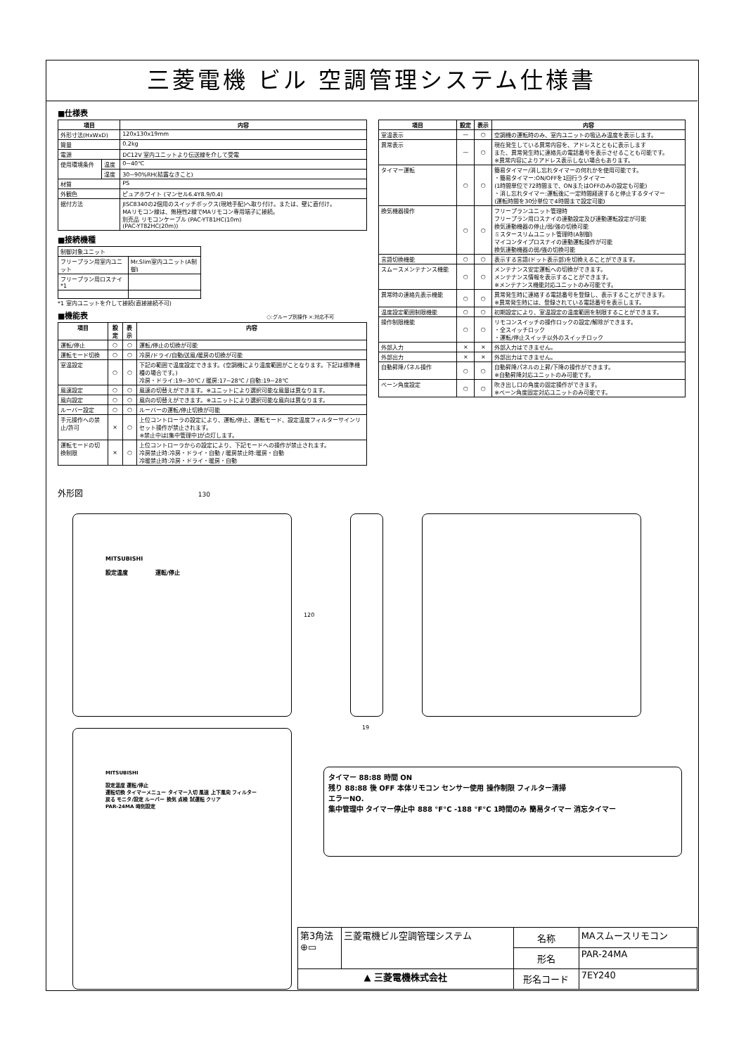三菱電機 ビル 空調管理システム仕様書
■仕様表
| 項目 | | 内容 |
| --- | --- | --- |
| 外形寸法(HxWxD) | | 120x130x19mm |
| 質量 | | 0.2kg |
| 電源 | | DC12V 室内ユニットより伝送線を介して受電 |
| 使用環境条件 | 温度 | 0~40℃ |
| | 湿度 | 30~90%RH(結露なきこと) |
| 材質 | | PS |
| 外観色 | | ピュアホワイト (マンセル6.4Y8.9/0.4) |
| 据付方法 | | JISC8340の2個用のスイッチボックス(現地手配)へ取り付け。または、壁に直付け。 MAリモコン線は、無極性2線でMAリモコン専用端子に接続。 別売品 リモコンケーブル (PAC-YT81HC(10m) (PAC-YT82HC(20m)) |
■接続機種
| 制御対象ユニット | |
| フリープラン用室内ユニット | Mr.Slim室内ユニット(A制御) |
| フリープラン用ロスナイ *1 | |
*1 室内ユニットを介して接続(直接接続不可)
■機能表 ○:グループ別操作 ×:対応不可
| 項目 | 設定 | 表示 | 内容 |
| --- | --- | --- | --- |
| 運転/停止 | ○ | ○ | 運転/停止の切換が可能 |
| 運転モード切換 | ○ | ○ | 冷房/ドライ/自動/送風/暖房の切換が可能 |
| 室温設定 | ○ | ○ | 下記の範囲で温度設定できます。(空調機により温度範囲がことなります。下記は標準機種の場合です。) 冷房・ドライ:19~30℃ / 暖房:17~28℃ / 自動:19~28℃ |
| 風速設定 | ○ | ○ | 風速の切替えができます。※ユニットにより選択可能な風量は異なります。 |
| 風向設定 | ○ | ○ | 風向の切替えができます。※ユニットにより選択可能な風向は異なります。 |
| ルーバー設定 | ○ | ○ | ルーバーの運転/停止切換が可能 |
| 手元操作への禁止/許可 | × | ○ | 上位コントローラの設定により、運転/停止、運転モード、設定温度フィルターサインリセット操作が禁止されます。 ※禁止中は[集中管理中]が点灯します。 |
| 運転モードの切換制限 | × | ○ | 上位コントローラからの設定により、下記モードへの操作が禁止されます。 冷房禁止時:冷房・ドライ・自動 / 暖房禁止時:暖房・自動 冷暖禁止時:冷房・ドライ・暖房・自動 |
| 項目 | 設定 | 表示 | 内容 |
| --- | --- | --- | --- |
| 室温表示 | — | ○ | 空調機の運転時のみ、室内ユニットの吸込み温度を表示します。 |
| 異常表示 | — | ○ | 現在発生している異常内容を、アドレスとともに表示します また、異常発生時に連絡先の電話番号を表示させることも可能です。 ※異常内容によりアドレス表示しない場合もあります。 |
| タイマー運転 | ○ | ○ | 簡易タイマー/消し忘れタイマーの何れかを使用可能です。 ・簡易タイマー:ON/OFFを1回行うタイマー (1時間単位で72時間まで、ONまたはOFFのみの設定も可能) ・消し忘れタイマー:運転後に一定時間経過すると停止するタイマー (運転時間を30分単位で4時間まで設定可能) |
| 換気機器操作 | ○ | ○ | フリープランユニット管理時 フリープラン用ロスナイの連動設定及び連動運転設定が可能 換気連動機器の停止/弱/強の切換可能 ミスタースリムユニット管理時(A制御) マイコンタイプロスナイの連動運転操作が可能 換気連動機器の弱/強の切換可能 |
| 言語切換機能 | ○ | ○ | 表示する言語(ドット表示部)を切換えることができます。 |
| スムースメンテナンス機能 | ○ | ○ | メンテナンス安定運転への切換ができます。 メンテナンス情報を表示することができます。 ※メンテナンス機能対応ユニットのみ可能です。 |
| 異常時の連絡先表示機能 | ○ | ○ | 異常発生時に連絡する電話番号を登録し、表示することができます。 ※異常発生時には、登録されている電話番号を表示します。 |
| 温度設定範囲制限機能 | ○ | ○ | 初期設定により、室温設定の温度範囲を制限することができます。 |
| 操作制限機能 | ○ | ○ | リモコンスイッチの操作ロックの設定/解除ができます。 ・全スイッチロック ・運転/停止スイッチ以外のスイッチロック |
| 外部入力 | × | × | 外部入力はできません。 |
| 外部出力 | × | × | 外部出力はできません。 |
| 自動昇降パネル操作 | ○ | ○ | 自動昇降パネルの上昇/下降の操作ができます。 ※自動昇降対応ユニットのみ可能です。 |
| ベーン角度設定 | ○ | ○ | 吹き出し口の角度の固定操作ができます。 ※ベーン角度固定対応ユニットのみ可能です。 |
外形図 130
19
120
MITSUBISHI
設定温度 運転/停止
MITSUBISHI
設定温度 運転/停止
運転切換 タイマーメニュー タイマー入切 風速 上下風向 フィルター
戻る モニタ/設定 ルーバー 換気 点検 試運転 クリア
PAR-24MA 時刻設定
タイマー 88:88 時間 ON
残り 88:88 後 OFF 本体リモコン センサー使用 操作制限 フィルター清掃
エラーNO.
集中管理中 タイマー停止中 888 °F°C -188 °F°C 1時間のみ 簡易タイマー 消忘タイマー
| 第3角法 ⊕▭ | 三菱電機ビル空調管理システム | 名称 | MAスムースリモコン |
| | | 形名 | PAR-24MA |
| ▲ 三菱電機株式会社 | | 形名コード | 7EY240 |